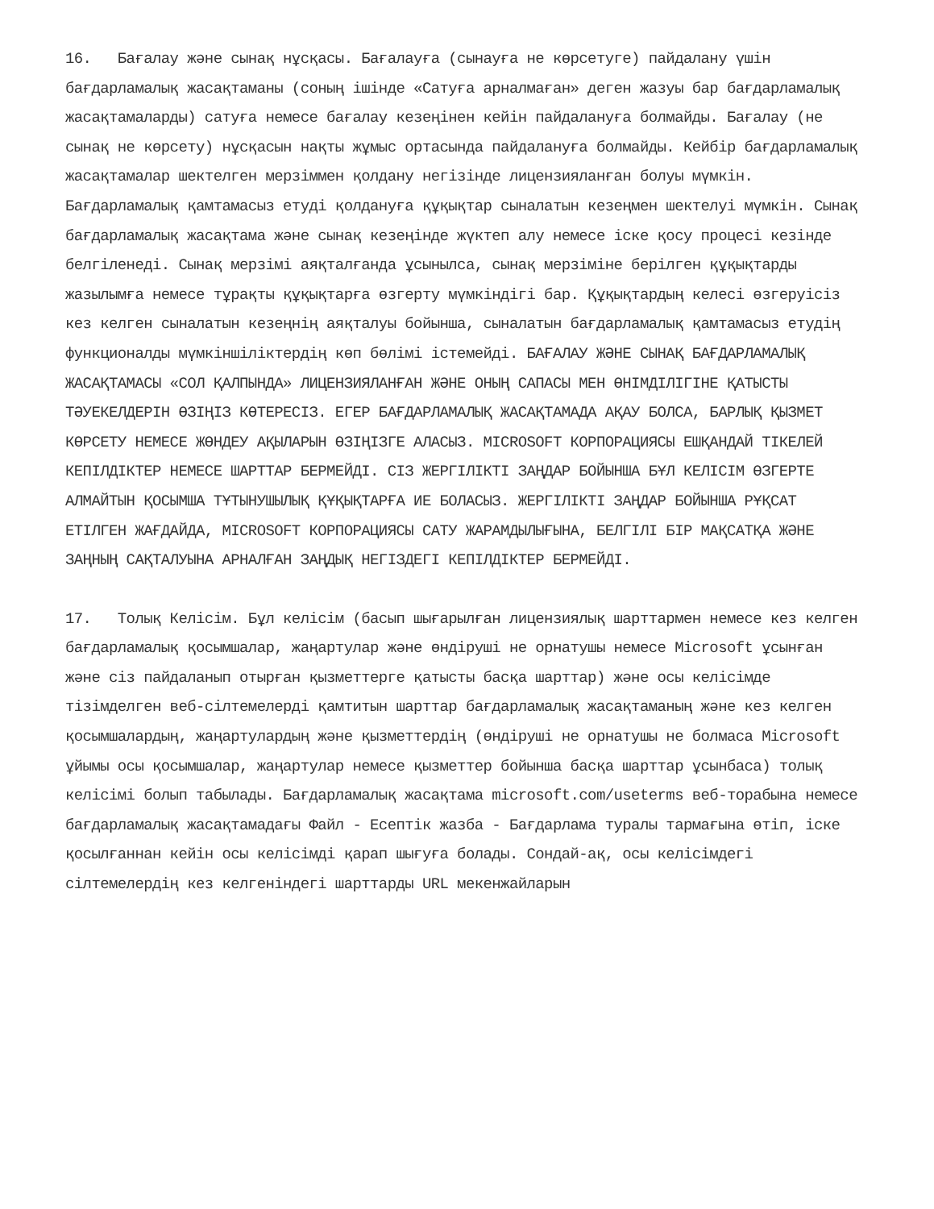16. Бағалау және сынақ нұсқасы. Бағалауға (сынауға не көрсетуге) пайдалану үшін бағдарламалық жасақтаманы (соның ішінде «Сатуға арналмаған» деген жазуы бар бағдарламалық жасақтамаларды) сатуға немесе бағалау кезеңінен кейін пайдалануға болмайды. Бағалау (не сынақ не көрсету) нұсқасын нақты жұмыс ортасында пайдалануға болмайды. Кейбір бағдарламалық жасақтамалар шектелген мерзіммен қолдану негізінде лицензияланған болуы мүмкін. Бағдарламалық қамтамасыз етуді қолдануға құқықтар сыналатын кезеңмен шектелуі мүмкін. Сынақ бағдарламалық жасақтама және сынақ кезеңінде жүктеп алу немесе іске қосу процесі кезінде белгіленеді. Сынақ мерзімі аяқталғанда ұсынылса, сынақ мерзіміне берілген құқықтарды жазылымға немесе тұрақты құқықтарға өзгерту мүмкіндігі бар. Құқықтардың келесі өзгеруісіз кез келген сыналатын кезеңнің аяқталуы бойынша, сыналатын бағдарламалық қамтамасыз етудің функционалды мүмкіншіліктердің көп бөлімі істемейді. БАҒАЛАУ ЖӘНЕ СЫНАҚ БАҒДАРЛАМАЛЫҚ ЖАСАҚТАМАСЫ «СОЛ ҚАЛПЫНДА» ЛИЦЕНЗИЯЛАНҒАН ЖӘНЕ ОНЫҢ САПАСЫ МЕН ӨНІМДІЛІГІНЕ ҚАТЫСТЫ ТӘУЕКЕЛДЕРІН ӨЗІҢІЗ КӨТЕРЕСІЗ. ЕГЕР БАҒДАРЛАМАЛЫҚ ЖАСАҚТАМАДА АҚАУ БОЛСА, БАРЛЫҚ ҚЫЗМЕТ КӨРСЕТУ НЕМЕСЕ ЖӨНДЕУ АҚЫЛАРЫН ӨЗІҢІЗГЕ АЛАСЫЗ. MICROSOFT КОРПОРАЦИЯСЫ ЕШҚАНДАЙ ТІКЕЛЕЙ КЕПІЛДІКТЕР НЕМЕСЕ ШАРТТАР БЕРМЕЙДІ. СІЗ ЖЕРГІЛІКТІ ЗАҢДАР БОЙЫНША БҰЛ КЕЛІСІМ ӨЗГЕРТЕ АЛМАЙТЫН ҚОСЫМША ТҰТЫНУШЫЛЫҚ ҚҰҚЫҚТАРҒА ИЕ БОЛАСЫЗ. ЖЕРГІЛІКТІ ЗАҢДАР БОЙЫНША РҰҚСАТ ЕТІЛГЕН ЖАҒДАЙДА, MICROSOFT КОРПОРАЦИЯСЫ САТУ ЖАРАМДЫЛЫҒЫНА, БЕЛГІЛІ БІР МАҚСАТҚА ЖӘНЕ ЗАҢНЫҢ САҚТАЛУЫНА АРНАЛҒАН ЗАҢДЫҚ НЕГІЗДЕГІ КЕПІЛДІКТЕР БЕРМЕЙДІ.
17. Толық Келісім. Бұл келісім (басып шығарылған лицензиялық шарттармен немесе кез келген бағдарламалық қосымшалар, жаңартулар және өндіруші не орнатушы немесе Microsoft ұсынған және сіз пайдаланып отырған қызметтерге қатысты басқа шарттар) және осы келісімде тізімделген веб-сілтемелерді қамтитын шарттар бағдарламалық жасақтаманың және кез келген қосымшалардың, жаңартулардың және қызметтердің (өндіруші не орнатушы не болмаса Microsoft ұйымы осы қосымшалар, жаңартулар немесе қызметтер бойынша басқа шарттар ұсынбаса) толық келісімі болып табылады. Бағдарламалық жасақтама microsoft.com/useterms веб-торабына немесе бағдарламалық жасақтамадағы Файл - Есептік жазба - Бағдарлама туралы тармағына өтіп, іске қосылғаннан кейін осы келісімді қарап шығуға болады. Сондай-ақ, осы келісімдегі сілтемелердің кез келгеніндегі шарттарды URL мекенжайларын